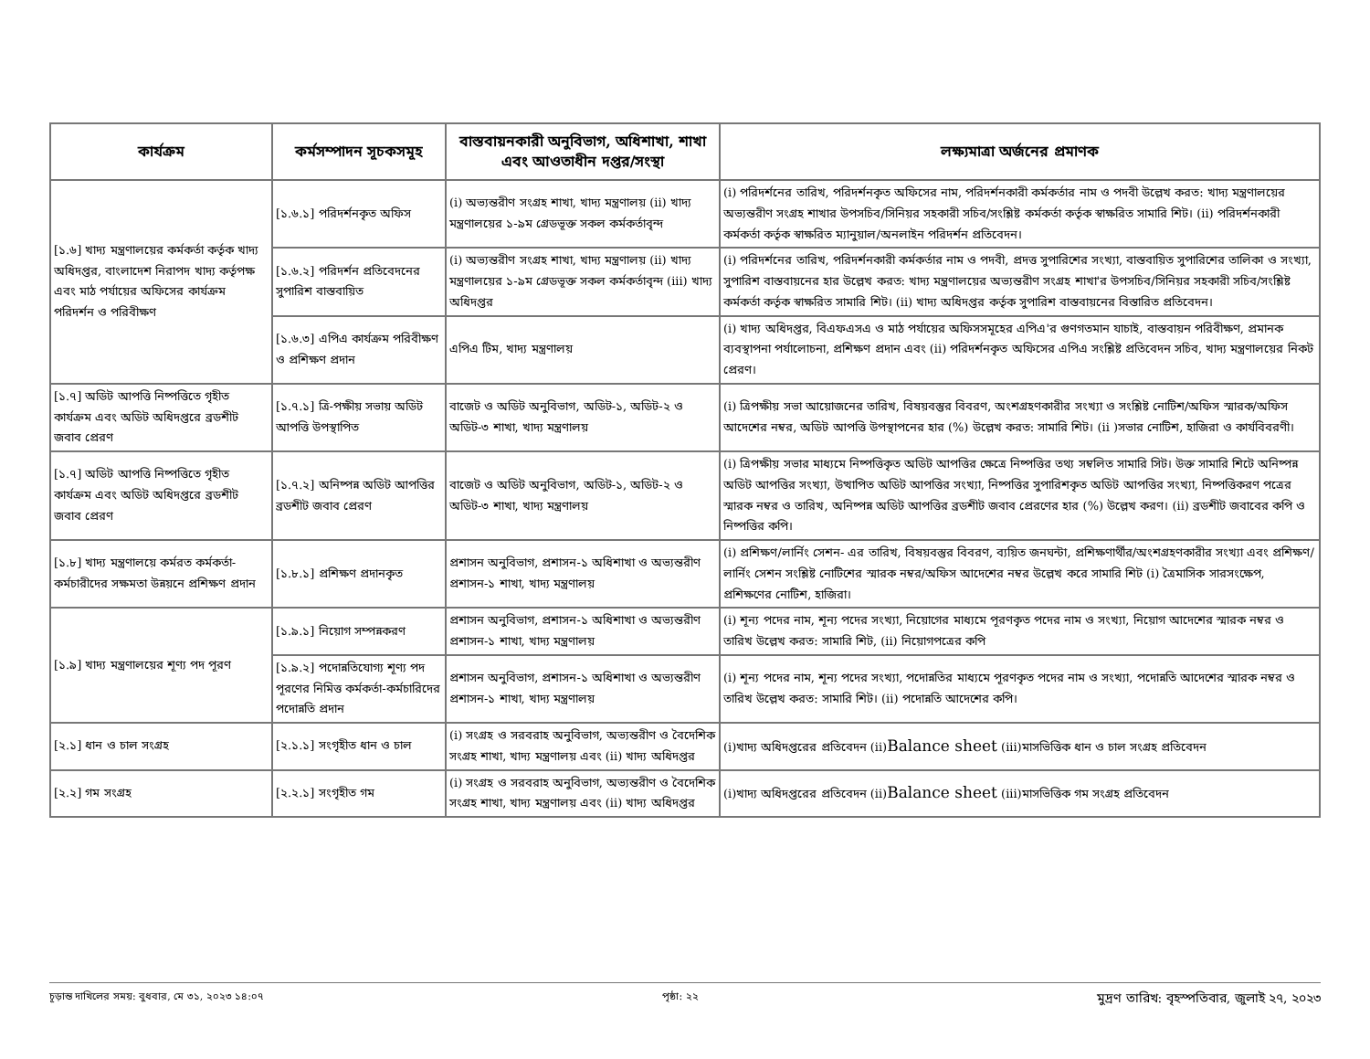| কার্যক্রম | কর্মসম্পাদন সূচকসমূহ | বাস্তবায়নকারী অনুবিভাগ, অধিশাখা, শাখা এবং আওতাধীন দপ্তর/সংস্থা | লক্ষ্যমাত্রা অর্জনের প্রমাণক |
| --- | --- | --- | --- |
| [১.৬] খাদ্য মন্ত্রণালয়ের কর্মকর্তা কর্তৃক খাদ্য অধিদপ্তর, বাংলাদেশ নিরাপদ খাদ্য কর্তৃপক্ষ এবং মাঠ পর্যায়ের অফিসের কার্যক্রম পরিদর্শন ও পরিবীক্ষণ | [১.৬.১] পরিদর্শনকৃত অফিস | (i) অভ্যন্তরীণ সংগ্রহ শাখা, খাদ্য মন্ত্রণালয় (ii) খাদ্য মন্ত্রণালয়ের ১-৯ম গ্রেডভূক্ত সকল কর্মকর্তাবৃন্দ | (i) পরিদর্শনের তারিখ, পরিদর্শনকৃত অফিসের নাম, পরিদর্শনকারী কর্মকর্তার নাম ও পদবী উল্লেখ করত: খাদ্য মন্ত্রণালয়ের অভ্যন্তরীণ সংগ্রহ শাখার উপসচিব/সিনিয়র সহকারী সচিব/সংশ্লিষ্ট কর্মকর্তা কর্তৃক স্বাক্ষরিত সামারি শিট। (ii) পরিদর্শনকারী কর্মকর্তা কর্তৃক স্বাক্ষরিত ম্যানুয়াল/অনলাইন পরিদর্শন প্রতিবেদন। |
| | [১.৬.২] পরিদর্শন প্রতিবেদনের সুপারিশ বাস্তবায়িত | (i) অভ্যন্তরীণ সংগ্রহ শাখা, খাদ্য মন্ত্রণালয় (ii) খাদ্য মন্ত্রণালয়ের ১-৯ম গ্রেডভূক্ত সকল কর্মকর্তাবৃন্দ (iii) খাদ্য অধিদপ্তর | (i) পরিদর্শনের তারিখ, পরিদর্শনকারী কর্মকর্তার নাম ও পদবী, প্রদত্ত সুপারিশের সংখ্যা, বাস্তবায়িত সুপারিশের তালিকা ও সংখ্যা, সুপারিশ বাস্তবায়নের হার উল্লেখ করত: খাদ্য মন্ত্রণালয়ের অভ্যন্তরীণ সংগ্রহ শাখা'র উপসচিব/সিনিয়র সহকারী সচিব/সংশ্লিষ্ট কর্মকর্তা কর্তৃক স্বাক্ষরিত সামারি শিট। (ii) খাদ্য অধিদপ্তর কর্তৃক সুপারিশ বাস্তবায়নের বিস্তারিত প্রতিবেদন। |
| | [১.৬.৩] এপিএ কার্যক্রম পরিবীক্ষণ ও প্রশিক্ষণ প্রদান | এপিএ টিম, খাদ্য মন্ত্রণালয় | (i) খাদ্য অধিদপ্তর, বিএফএসএ ও মাঠ পর্যায়ের অফিসসমূহের এপিএ'র গুণগতমান যাচাই, বাস্তবায়ন পরিবীক্ষণ, প্রমানক ব্যবস্থাপনা পর্যালোচনা, প্রশিক্ষণ প্রদান এবং (ii) পরিদর্শনকৃত অফিসের এপিএ সংশ্লিষ্ট প্রতিবেদন সচিব, খাদ্য মন্ত্রণালয়ের নিকট প্রেরণ। |
| [১.৭] অডিট আপত্তি নিষ্পত্তিতে গৃহীত কার্যক্রম এবং অডিট অধিদপ্তরে ব্রডশীট জবাব প্রেরণ | [১.৭.১] ত্রি-পক্ষীয় সভায় অডিট আপত্তি উপস্থাপিত | বাজেট ও অডিট অনুবিভাগ, অডিট-১, অডিট-২ ও অডিট-৩ শাখা, খাদ্য মন্ত্রণালয় | (i) ত্রিপক্ষীয় সভা আয়োজনের তারিখ, বিষয়বস্তুর বিবরণ, অংশগ্রহণকারীর সংখ্যা ও সংশ্লিষ্ট নোটিশ/অফিস স্মারক/অফিস আদেশের নম্বর, অডিট আপত্তি উপস্থাপনের হার (%) উল্লেখ করত: সামারি শিট। (ii )সভার নোটিশ, হাজিরা ও কার্যবিবরণী। |
| [১.৭] অডিট আপত্তি নিষ্পত্তিতে গৃহীত কার্যক্রম এবং অডিট অধিদপ্তরে ব্রডশীট জবাব প্রেরণ | [১.৭.২] অনিষ্পন্ন অডিট আপত্তির ব্রডশীট জবাব প্রেরণ | বাজেট ও অডিট অনুবিভাগ, অডিট-১, অডিট-২ ও অডিট-৩ শাখা, খাদ্য মন্ত্রণালয় | (i) ত্রিপক্ষীয় সভার মাধ্যমে নিষ্পত্তিকৃত অডিট আপত্তির ক্ষেত্রে নিষ্পত্তির তথ্য সম্বলিত সামারি সিট। উক্ত সামারি শিটে অনিষ্পন্ন অডিট আপত্তির সংখ্যা, উত্থাপিত অডিট আপত্তির সংখ্যা, নিষ্পত্তির সুপারিশকৃত অডিট আপত্তির সংখ্যা, নিষ্পত্তিকরণ পত্রের স্মারক নম্বর ও তারিখ, অনিষ্পন্ন অডিট আপত্তির ব্রডশীট জবাব প্রেরণের হার (%) উল্লেখ করণ। (ii) ব্রডশীট জবাবের কপি ও নিষ্পত্তির কপি। |
| [১.৮] খাদ্য মন্ত্রণালয়ে কর্মরত কর্মকর্তা-কর্মচারীদের সক্ষমতা উন্নয়নে প্রশিক্ষণ প্রদান | [১.৮.১] প্রশিক্ষণ প্রদানকৃত | প্রশাসন অনুবিভাগ, প্রশাসন-১ অধিশাখা ও অভ্যন্তরীণ প্রশাসন-১ শাখা, খাদ্য মন্ত্রণালয় | (i) প্রশিক্ষণ/লার্নিং সেশন- এর তারিখ, বিষয়বস্তুর বিবরণ, ব্যয়িত জনঘন্টা, প্রশিক্ষণার্থীর/অংশগ্রহণকারীর সংখ্যা এবং প্রশিক্ষণ/লার্নিং সেশন সংশ্লিষ্ট নোটিশের স্মারক নম্বর/অফিস আদেশের নম্বর উল্লেখ করে সামারি শিট (i) ত্রৈমাসিক সারসংক্ষেপ, প্রশিক্ষণের নোটিশ, হাজিরা। |
| [১.৯] খাদ্য মন্ত্রণালয়ের শূণ্য পদ পূরণ | [১.৯.১] নিয়োগ সম্পন্নকরণ | প্রশাসন অনুবিভাগ, প্রশাসন-১ অধিশাখা ও অভ্যন্তরীণ প্রশাসন-১ শাখা, খাদ্য মন্ত্রণালয় | (i) শূন্য পদের নাম, শূন্য পদের সংখ্যা, নিয়োগের মাধ্যমে পূরণকৃত পদের নাম ও সংখ্যা, নিয়োগ আদেশের স্মারক নম্বর ও তারিখ উল্লেখ করত: সামারি শিট, (ii) নিয়োগপত্রের কপি |
| | [১.৯.২] পদোন্নতিযোগ্য শূণ্য পদ পূরণের নিমিত্ত কর্মকর্তা-কর্মচারিদের পদোন্নতি প্রদান | প্রশাসন অনুবিভাগ, প্রশাসন-১ অধিশাখা ও অভ্যন্তরীণ প্রশাসন-১ শাখা, খাদ্য মন্ত্রণালয় | (i) শূন্য পদের নাম, শূন্য পদের সংখ্যা, পদোন্নতির মাধ্যমে পূরণকৃত পদের নাম ও সংখ্যা, পদোন্নতি আদেশের স্মারক নম্বর ও তারিখ উল্লেখ করত: সামারি শিট। (ii) পদোন্নতি আদেশের কপি। |
| [২.১] ধান ও চাল সংগ্রহ | [২.১.১] সংগৃহীত ধান ও চাল | (i) সংগ্রহ ও সরবরাহ অনুবিভাগ, অভ্যন্তরীণ ও বৈদেশিক সংগ্রহ শাখা, খাদ্য মন্ত্রণালয় এবং (ii) খাদ্য অধিদপ্তর | (i)খাদ্য অধিদপ্তরের প্রতিবেদন (ii) Balance sheet (iii)মাসভিত্তিক ধান ও চাল সংগ্রহ প্রতিবেদন |
| [২.২] গম সংগ্রহ | [২.২.১] সংগৃহীত গম | (i) সংগ্রহ ও সরবরাহ অনুবিভাগ, অভ্যন্তরীণ ও বৈদেশিক সংগ্রহ শাখা, খাদ্য মন্ত্রণালয় এবং (ii) খাদ্য অধিদপ্তর | (i)খাদ্য অধিদপ্তরের প্রতিবেদন (ii) Balance sheet (iii)মাসভিত্তিক গম সংগ্রহ প্রতিবেদন |
চূড়ান্ত দাখিলের সময়: বুধবার, মে ৩১, ২০২৩ ১৪:০৭ পৃষ্ঠা: ২২ মুদ্রণ তারিখ: বৃহস্পতিবার, জুলাই ২৭, ২০২৩